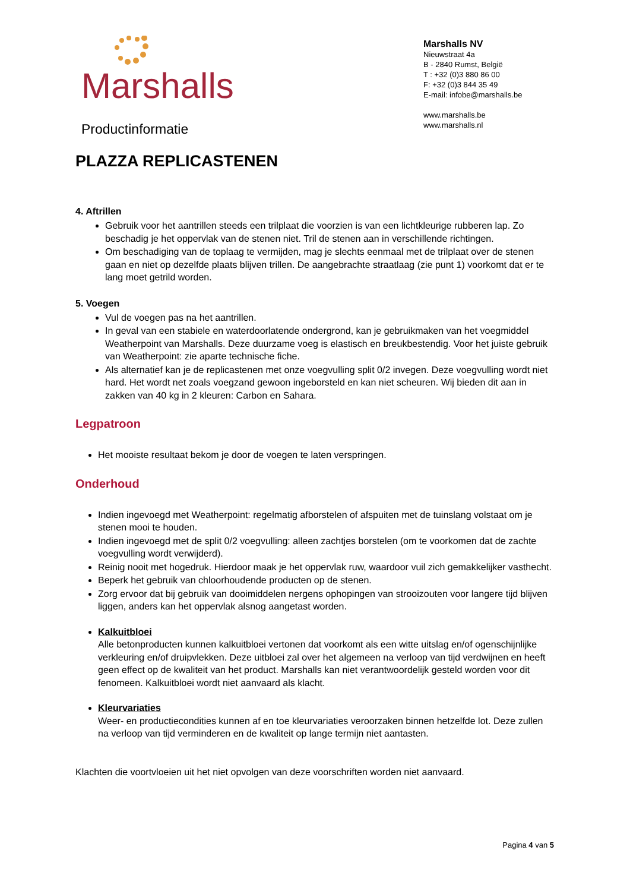Marshalls
Productinformatie
Marshalls NV
Nieuwstraat 4a
B - 2840 Rumst, België
T : +32 (0)3 880 86 00
F: +32 (0)3 844 35 49
E-mail: infobe@marshalls.be
www.marshalls.be
www.marshalls.nl
PLAZZA REPLICASTENEN
4. Aftrillen
Gebruik voor het aantrillen steeds een trilplaat die voorzien is van een lichtkleurige rubberen lap. Zo beschadig je het oppervlak van de stenen niet. Tril de stenen aan in verschillende richtingen.
Om beschadiging van de toplaag te vermijden, mag je slechts eenmaal met de trilplaat over de stenen gaan en niet op dezelfde plaats blijven trillen. De aangebrachte straatlaag (zie punt 1) voorkomt dat er te lang moet getrild worden.
5. Voegen
Vul de voegen pas na het aantrillen.
In geval van een stabiele en waterdoorlatende ondergrond, kan je gebruikmaken van het voegmiddel Weatherpoint van Marshalls. Deze duurzame voeg is elastisch en breukbestendig. Voor het juiste gebruik van Weatherpoint: zie aparte technische fiche.
Als alternatief kan je de replicastenen met onze voegvulling split 0/2 invegen. Deze voegvulling wordt niet hard. Het wordt net zoals voegzand gewoon ingeborsteld en kan niet scheuren. Wij bieden dit aan in zakken van 40 kg in 2 kleuren: Carbon en Sahara.
Legpatroon
Het mooiste resultaat bekom je door de voegen te laten verspringen.
Onderhoud
Indien ingevoegd met Weatherpoint: regelmatig afborstelen of afspuiten met de tuinslang volstaat om je stenen mooi te houden.
Indien ingevoegd met de split 0/2 voegvulling: alleen zachtjes borstelen (om te voorkomen dat de zachte voegvulling wordt verwijderd).
Reinig nooit met hogedruk. Hierdoor maak je het oppervlak ruw, waardoor vuil zich gemakkelijker vasthecht.
Beperk het gebruik van chloorhoudende producten op de stenen.
Zorg ervoor dat bij gebruik van dooimiddelen nergens ophopingen van strooizouten voor langere tijd blijven liggen, anders kan het oppervlak alsnog aangetast worden.
Kalkuitbloei
Alle betonproducten kunnen kalkuitbloei vertonen dat voorkomt als een witte uitslag en/of ogenschijnlijke verkleuring en/of druipvlekken. Deze uitbloei zal over het algemeen na verloop van tijd verdwijnen en heeft geen effect op de kwaliteit van het product. Marshalls kan niet verantwoordelijk gesteld worden voor dit fenomeen. Kalkuitbloei wordt niet aanvaard als klacht.
Kleurvariaties
Weer- en productiecondities kunnen af en toe kleurvariaties veroorzaken binnen hetzelfde lot. Deze zullen na verloop van tijd verminderen en de kwaliteit op lange termijn niet aantasten.
Klachten die voortvloeien uit het niet opvolgen van deze voorschriften worden niet aanvaard.
Pagina 4 van 5